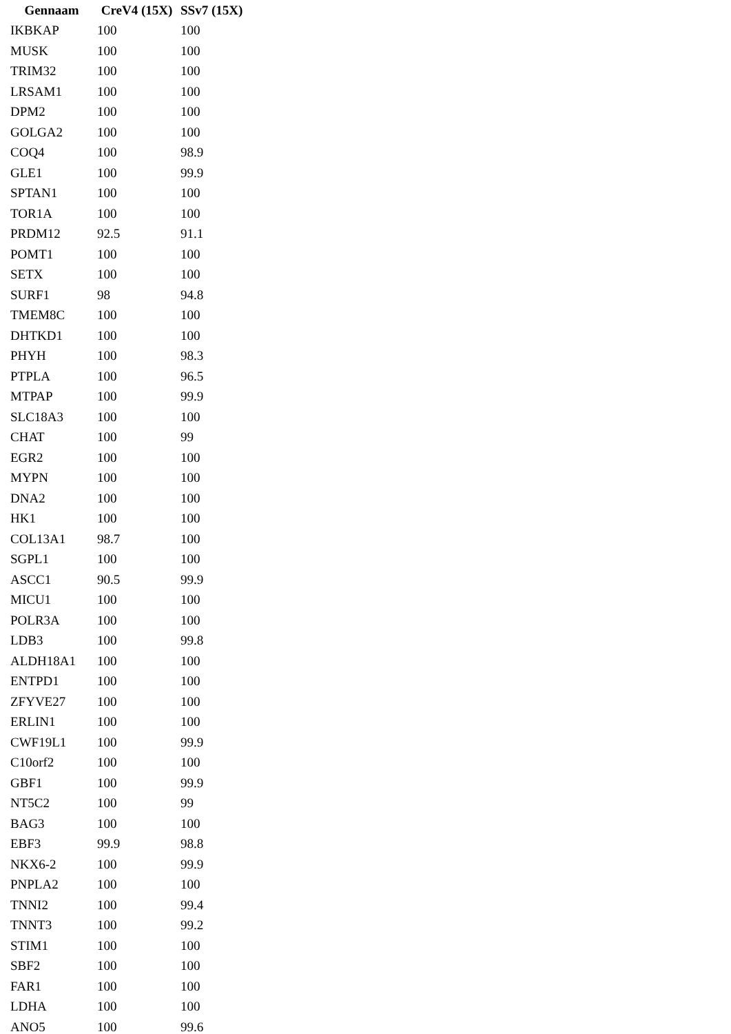| Gennaam | CreV4 (15X) | SSv7 (15X) |
| --- | --- | --- |
| IKBKAP | 100 | 100 |
| MUSK | 100 | 100 |
| TRIM32 | 100 | 100 |
| LRSAM1 | 100 | 100 |
| DPM2 | 100 | 100 |
| GOLGA2 | 100 | 100 |
| COQ4 | 100 | 98.9 |
| GLE1 | 100 | 99.9 |
| SPTAN1 | 100 | 100 |
| TOR1A | 100 | 100 |
| PRDM12 | 92.5 | 91.1 |
| POMT1 | 100 | 100 |
| SETX | 100 | 100 |
| SURF1 | 98 | 94.8 |
| TMEM8C | 100 | 100 |
| DHTKD1 | 100 | 100 |
| PHYH | 100 | 98.3 |
| PTPLA | 100 | 96.5 |
| MTPAP | 100 | 99.9 |
| SLC18A3 | 100 | 100 |
| CHAT | 100 | 99 |
| EGR2 | 100 | 100 |
| MYPN | 100 | 100 |
| DNA2 | 100 | 100 |
| HK1 | 100 | 100 |
| COL13A1 | 98.7 | 100 |
| SGPL1 | 100 | 100 |
| ASCC1 | 90.5 | 99.9 |
| MICU1 | 100 | 100 |
| POLR3A | 100 | 100 |
| LDB3 | 100 | 99.8 |
| ALDH18A1 | 100 | 100 |
| ENTPD1 | 100 | 100 |
| ZFYVE27 | 100 | 100 |
| ERLIN1 | 100 | 100 |
| CWF19L1 | 100 | 99.9 |
| C10orf2 | 100 | 100 |
| GBF1 | 100 | 99.9 |
| NT5C2 | 100 | 99 |
| BAG3 | 100 | 100 |
| EBF3 | 99.9 | 98.8 |
| NKX6-2 | 100 | 99.9 |
| PNPLA2 | 100 | 100 |
| TNNI2 | 100 | 99.4 |
| TNNT3 | 100 | 99.2 |
| STIM1 | 100 | 100 |
| SBF2 | 100 | 100 |
| FAR1 | 100 | 100 |
| LDHA | 100 | 100 |
| ANO5 | 100 | 99.6 |